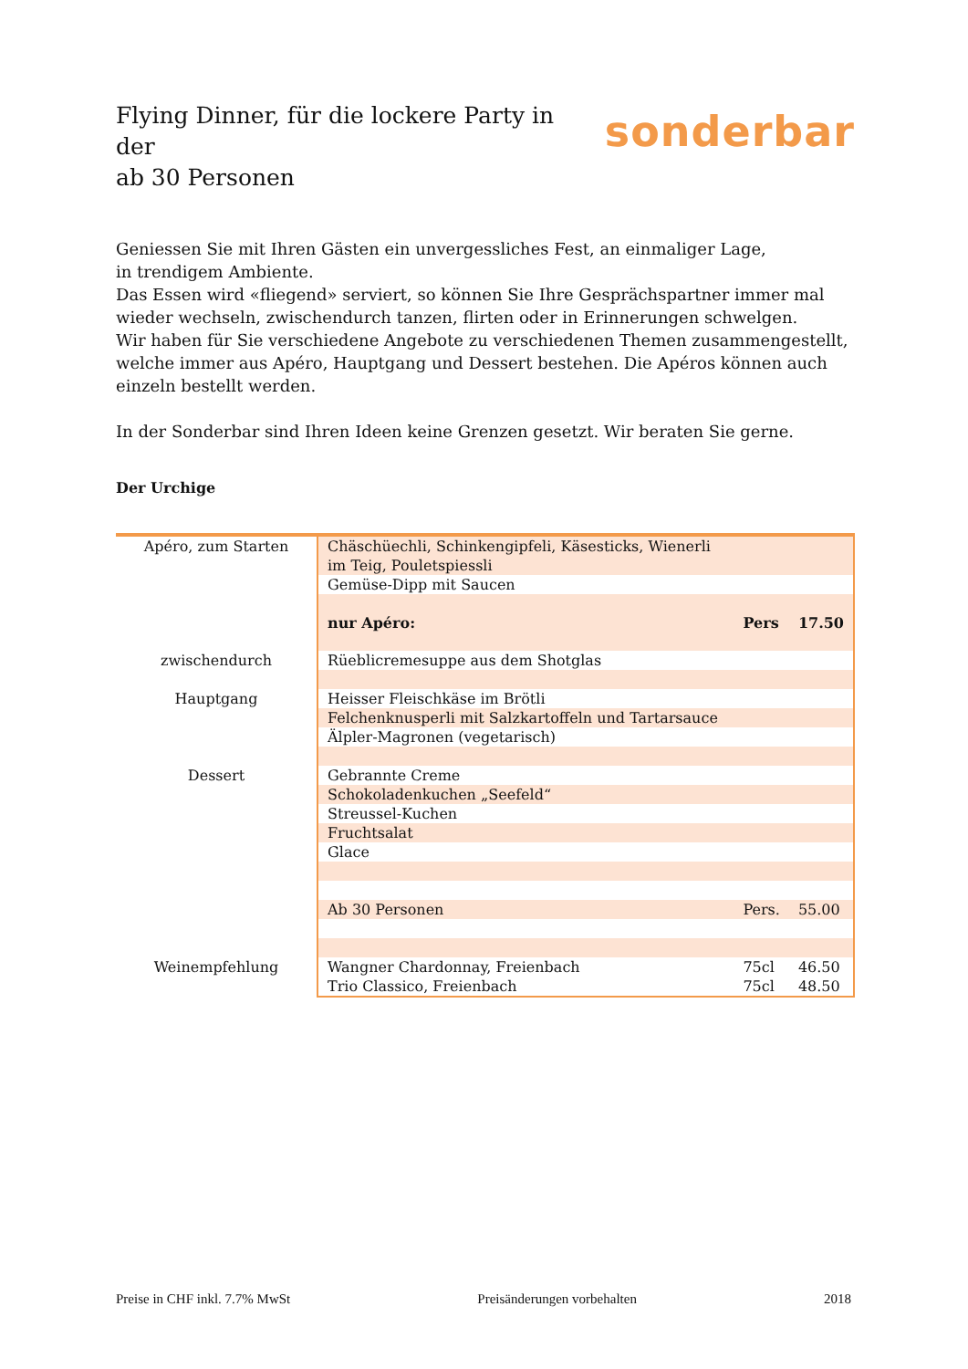Flying Dinner, für die lockere Party in der sonderbar
ab 30 Personen
Geniessen Sie mit Ihren Gästen ein unvergessliches Fest, an einmaliger Lage,
in trendigem Ambiente.
Das Essen wird «fliegend» serviert, so können Sie Ihre Gesprächspartner immer mal wieder wechseln, zwischendurch tanzen, flirten oder in Erinnerungen schwelgen.
Wir haben für Sie verschiedene Angebote zu verschiedenen Themen zusammengestellt, welche immer aus Apéro, Hauptgang und Dessert bestehen. Die Apéros können auch einzeln bestellt werden.
In der Sonderbar sind Ihren Ideen keine Grenzen gesetzt. Wir beraten Sie gerne.
Der Urchige
| Apéro, zum Starten | Chäschüechli, Schinkengipfeli, Käsesticks, Wienerli im Teig, Pouletspiessli | | |
| | Gemüse-Dipp mit Saucen | | |
| | nur Apéro: | Pers | 17.50 |
| zwischendurch | Rüeblicremesuppe aus dem Shotglas | | |
| Hauptgang | Heisser Fleischkäse im Brötli | | |
| | Felchenknusperli mit Salzkartoffeln und Tartarsauce | | |
| | Älpler-Magronen (vegetarisch) | | |
| Dessert | Gebrannte Creme | | |
| | Schokoladenkuchen „Seefeld“ | | |
| | Streussel-Kuchen | | |
| | Fruchtsalat | | |
| | Glace | | |
| | Ab 30 Personen | Pers. | 55.00 |
| Weinempfehlung | Wangner Chardonnay, Freienbach | 75cl | 46.50 |
| | Trio Classico, Freienbach | 75cl | 48.50 |
Preise in CHF inkl. 7.7% MwSt Preisänderungen vorbehalten 2018